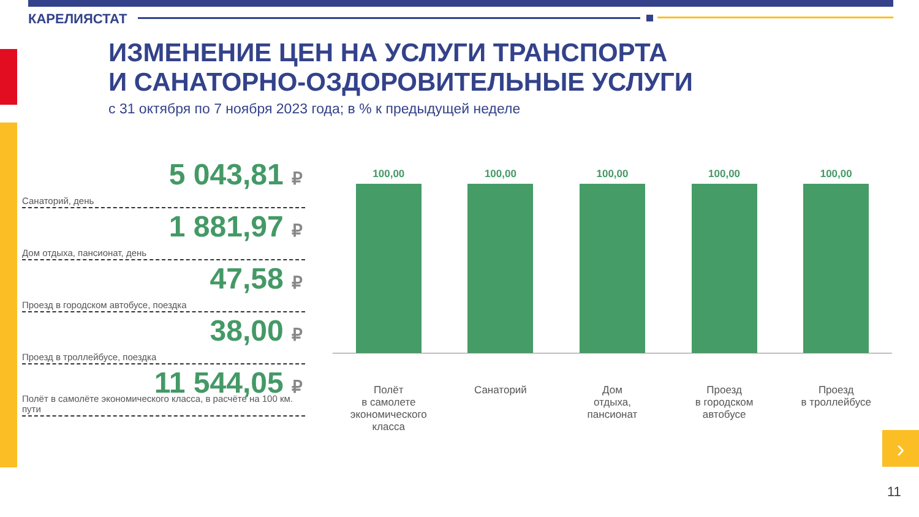КАРЕЛИЯСТАТ
ИЗМЕНЕНИЕ ЦЕН НА УСЛУГИ ТРАНСПОРТА
И САНАТОРНО-ОЗДОРОВИТЕЛЬНЫЕ УСЛУГИ
с 31 октября по 7 ноября 2023 года; в % к предыдущей неделе
5 043,81 ₽
Санаторий, день
1 881,97 ₽
Дом отдыха, пансионат, день
47,58 ₽
Проезд в городском автобусе, поездка
38,00 ₽
Проезд в троллейбусе, поездка
11 544,05 ₽
Полёт в самолёте экономического класса, в расчёте на 100 км. пути
100,00 100,00 100,00 100,00 100,00
Полёт
в самолете
экономического
класса
Санаторий Дом
отдыха,
пансионат
Проезд
в городском
автобусе
Проезд
в троллейбусе
›
11